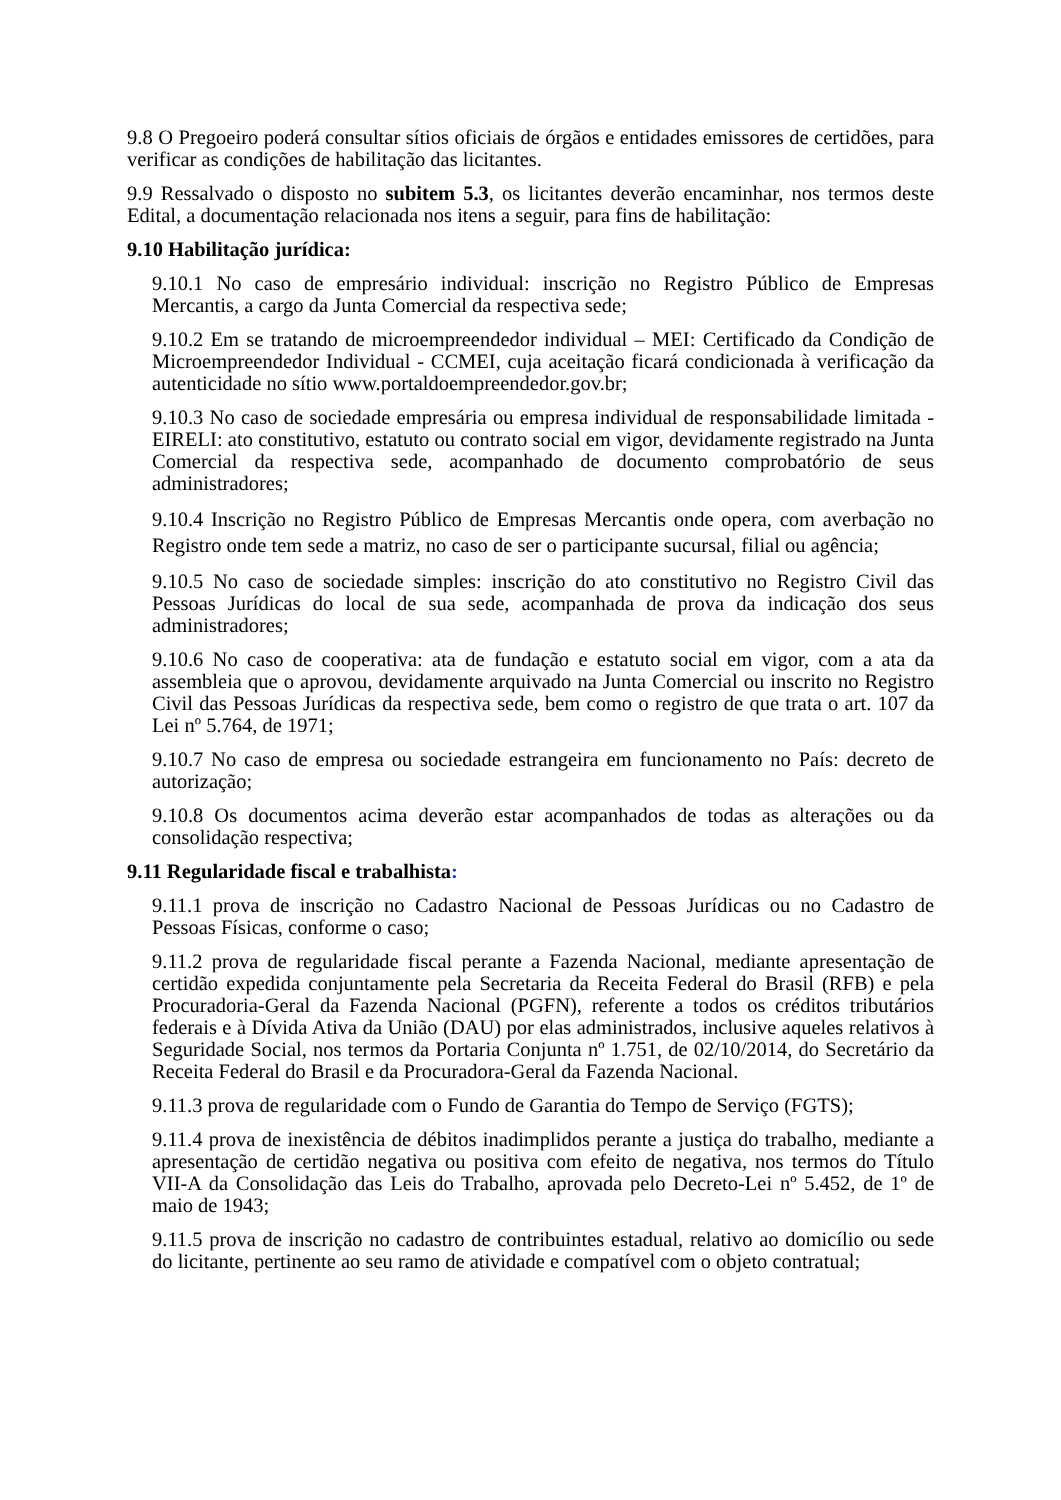9.8 O Pregoeiro poderá consultar sítios oficiais de órgãos e entidades emissores de certidões, para verificar as condições de habilitação das licitantes.
9.9 Ressalvado o disposto no subitem 5.3, os licitantes deverão encaminhar, nos termos deste Edital, a documentação relacionada nos itens a seguir, para fins de habilitação:
9.10 Habilitação jurídica:
9.10.1 No caso de empresário individual: inscrição no Registro Público de Empresas Mercantis, a cargo da Junta Comercial da respectiva sede;
9.10.2 Em se tratando de microempreendedor individual – MEI: Certificado da Condição de Microempreendedor Individual - CCMEI, cuja aceitação ficará condicionada à verificação da autenticidade no sítio www.portaldoempreendedor.gov.br;
9.10.3 No caso de sociedade empresária ou empresa individual de responsabilidade limitada - EIRELI: ato constitutivo, estatuto ou contrato social em vigor, devidamente registrado na Junta Comercial da respectiva sede, acompanhado de documento comprobatório de seus administradores;
9.10.4 Inscrição no Registro Público de Empresas Mercantis onde opera, com averbação no Registro onde tem sede a matriz, no caso de ser o participante sucursal, filial ou agência;
9.10.5 No caso de sociedade simples: inscrição do ato constitutivo no Registro Civil das Pessoas Jurídicas do local de sua sede, acompanhada de prova da indicação dos seus administradores;
9.10.6 No caso de cooperativa: ata de fundação e estatuto social em vigor, com a ata da assembleia que o aprovou, devidamente arquivado na Junta Comercial ou inscrito no Registro Civil das Pessoas Jurídicas da respectiva sede, bem como o registro de que trata o art. 107 da Lei nº 5.764, de 1971;
9.10.7 No caso de empresa ou sociedade estrangeira em funcionamento no País: decreto de autorização;
9.10.8 Os documentos acima deverão estar acompanhados de todas as alterações ou da consolidação respectiva;
9.11 Regularidade fiscal e trabalhista:
9.11.1 prova de inscrição no Cadastro Nacional de Pessoas Jurídicas ou no Cadastro de Pessoas Físicas, conforme o caso;
9.11.2 prova de regularidade fiscal perante a Fazenda Nacional, mediante apresentação de certidão expedida conjuntamente pela Secretaria da Receita Federal do Brasil (RFB) e pela Procuradoria-Geral da Fazenda Nacional (PGFN), referente a todos os créditos tributários federais e à Dívida Ativa da União (DAU) por elas administrados, inclusive aqueles relativos à Seguridade Social, nos termos da Portaria Conjunta nº 1.751, de 02/10/2014, do Secretário da Receita Federal do Brasil e da Procuradora-Geral da Fazenda Nacional.
9.11.3 prova de regularidade com o Fundo de Garantia do Tempo de Serviço (FGTS);
9.11.4 prova de inexistência de débitos inadimplidos perante a justiça do trabalho, mediante a apresentação de certidão negativa ou positiva com efeito de negativa, nos termos do Título VII-A da Consolidação das Leis do Trabalho, aprovada pelo Decreto-Lei nº 5.452, de 1º de maio de 1943;
9.11.5 prova de inscrição no cadastro de contribuintes estadual, relativo ao domicílio ou sede do licitante, pertinente ao seu ramo de atividade e compatível com o objeto contratual;